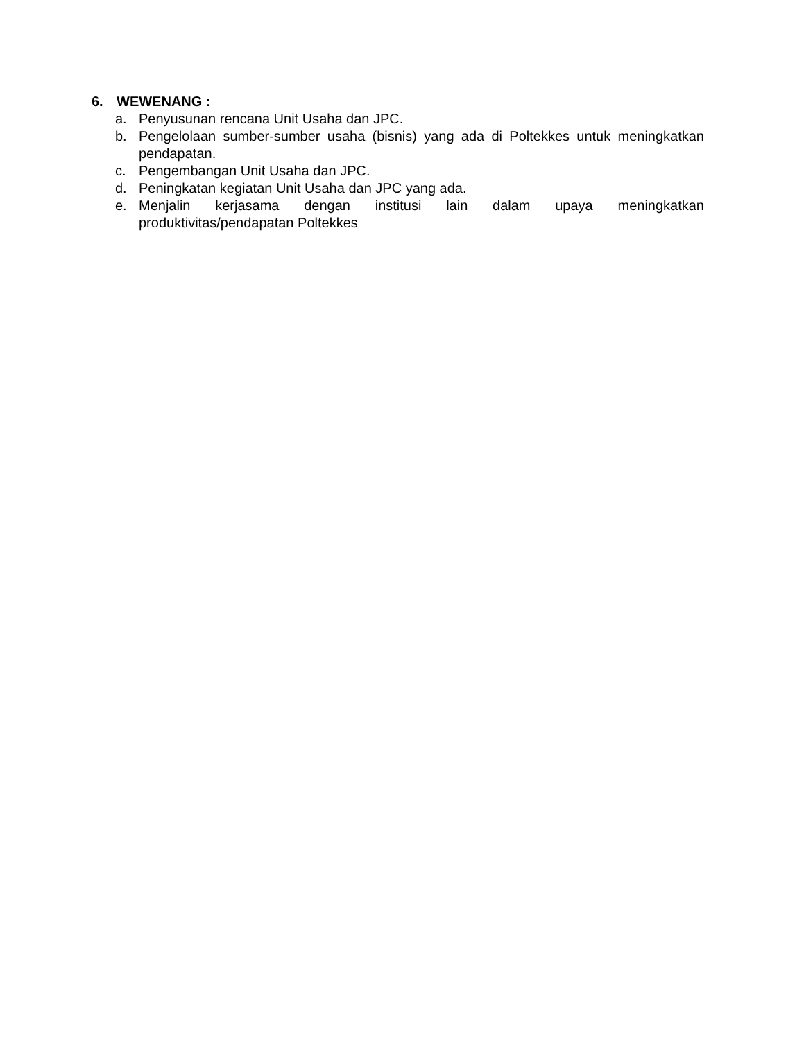6. WEWENANG :
a. Penyusunan rencana Unit Usaha dan JPC.
b. Pengelolaan sumber-sumber usaha (bisnis) yang ada di Poltekkes untuk meningkatkan pendapatan.
c. Pengembangan Unit Usaha dan JPC.
d. Peningkatan kegiatan Unit Usaha dan JPC yang ada.
e. Menjalin kerjasama dengan institusi lain dalam upaya meningkatkan produktivitas/pendapatan Poltekkes